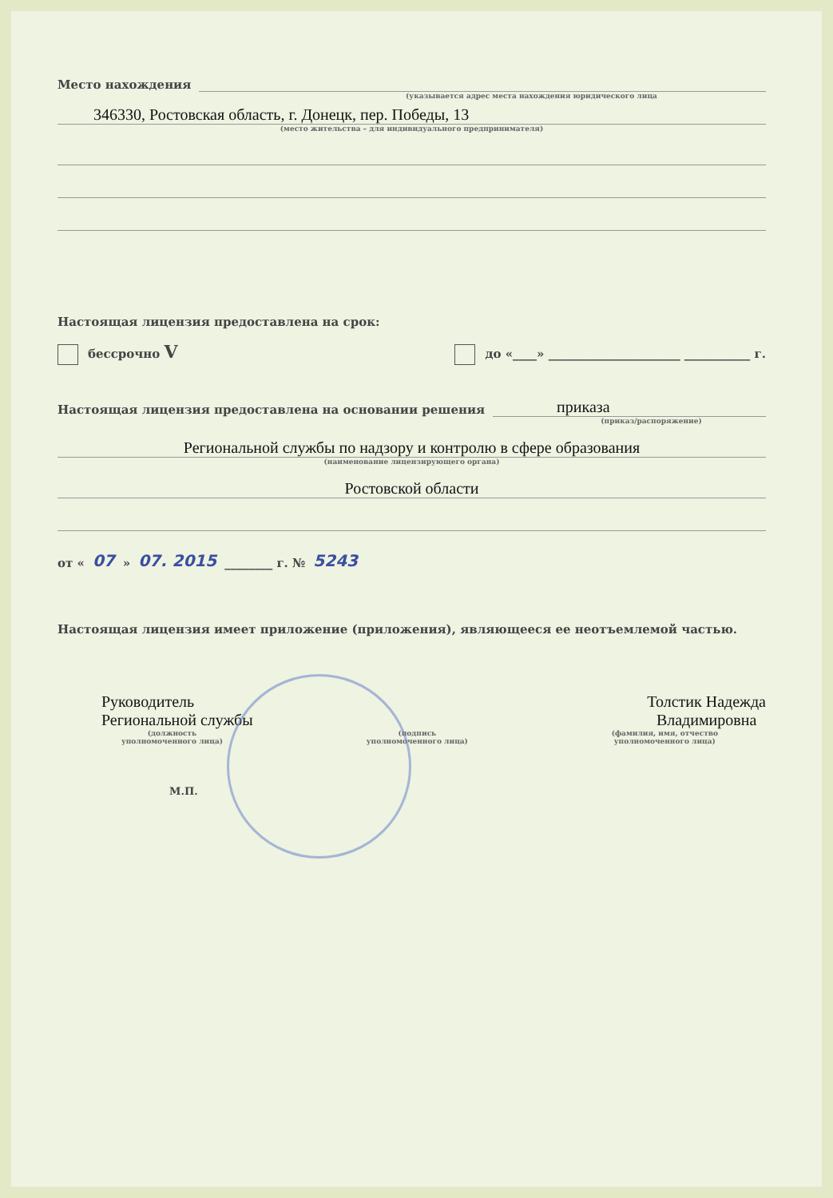Место нахождения
(указывается адрес места нахождения юридического лица
346330, Ростовская область, г. Донецк, пер. Победы, 13
(место жительства – для индивидуального предпринимателя)
Настоящая лицензия предоставлена на срок:
бессрочно V до «____» ______________________ ___________ г.
Настоящая лицензия предоставлена на основании решения
приказа
(приказ/распоряжение)
Региональной службы по надзору и контролю в сфере образования
(наименование лицензирующего органа)
Ростовской области
от « 07 » 07. 2015 ________ г. № 5243
Настоящая лицензия имеет приложение (приложения), являющееся ее неотъемлемой частью.
Руководитель
Региональной службы
Толстик Надежда
Владимировна
(должность
уполномоченного лица) (подпись
уполномоченного лица) (фамилия, имя, отчество
уполномоченного лица)
М.П.